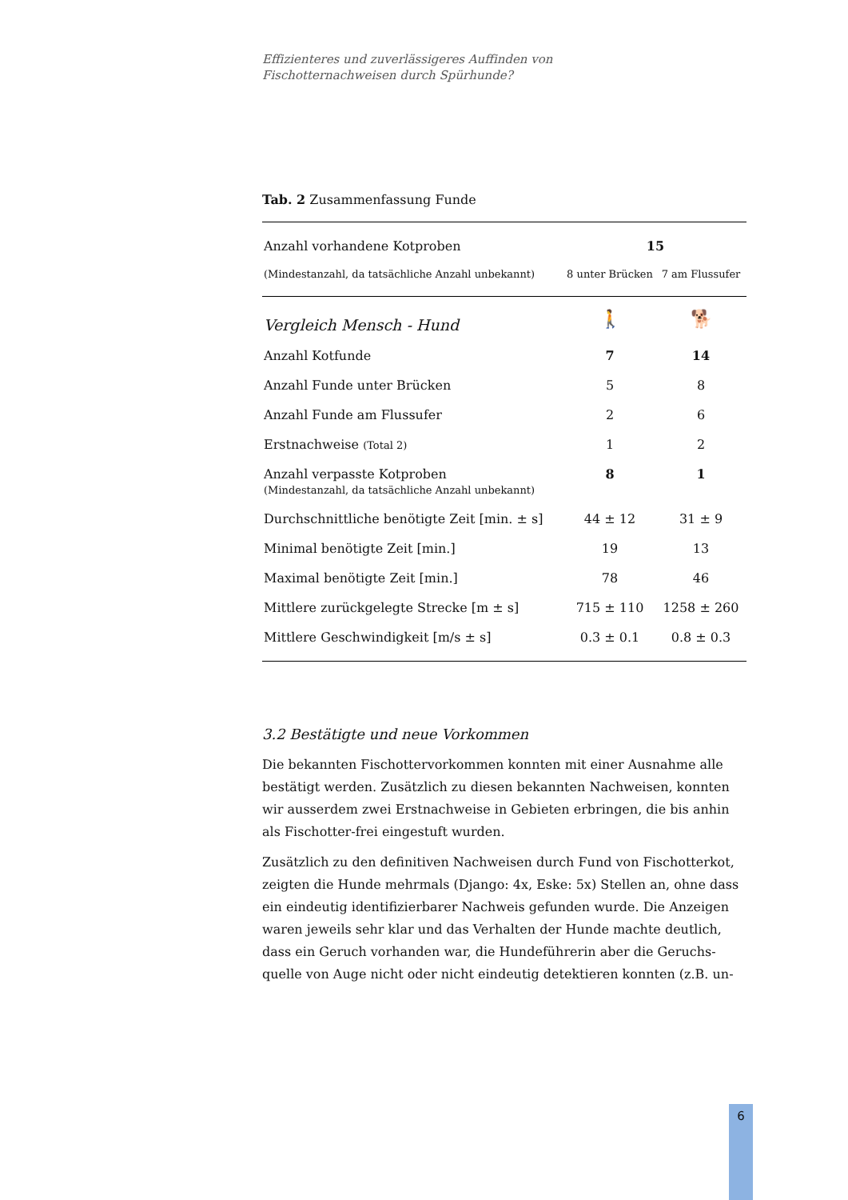Effizienteres und zuverlässigeres Auffinden von
Fischotternachweisen durch Spürhunde?
Tab. 2 Zusammenfassung Funde
| Anzahl vorhandene Kotproben | 15 | |
| (Mindestanzahl, da tatsächliche Anzahl unbekannt) | 8 unter Brücken | 7 am Flussufer |
| Vergleich Mensch - Hund | 🚶 | 🐕 |
| Anzahl Kotfunde | 7 | 14 |
| Anzahl Funde unter Brücken | 5 | 8 |
| Anzahl Funde am Flussufer | 2 | 6 |
| Erstnachweise (Total 2) | 1 | 2 |
| Anzahl verpasste Kotproben (Mindestanzahl, da tatsächliche Anzahl unbekannt) | 8 | 1 |
| Durchschnittliche benötigte Zeit [min. ± s] | 44 ± 12 | 31 ± 9 |
| Minimal benötigte Zeit [min.] | 19 | 13 |
| Maximal benötigte Zeit [min.] | 78 | 46 |
| Mittlere zurückgelegte Strecke [m ± s] | 715 ± 110 | 1258 ± 260 |
| Mittlere Geschwindigkeit [m/s ± s] | 0.3 ± 0.1 | 0.8 ± 0.3 |
3.2 Bestätigte und neue Vorkommen
Die bekannten Fischottervorkommen konnten mit einer Ausnahme alle bestätigt werden. Zusätzlich zu diesen bekannten Nachweisen, konnten wir ausserdem zwei Erstnachweise in Gebieten erbringen, die bis anhin als Fischotter-frei eingestuft wurden.
Zusätzlich zu den definitiven Nachweisen durch Fund von Fischotterkot, zeigten die Hunde mehrmals (Django: 4x, Eske: 5x) Stellen an, ohne dass ein eindeutig identifizierbarer Nachweis gefunden wurde. Die Anzeigen waren jeweils sehr klar und das Verhalten der Hunde machte deutlich, dass ein Geruch vorhanden war, die Hundeführerin aber die Geruchs-quelle von Auge nicht oder nicht eindeutig detektieren konnten (z.B. un-
6